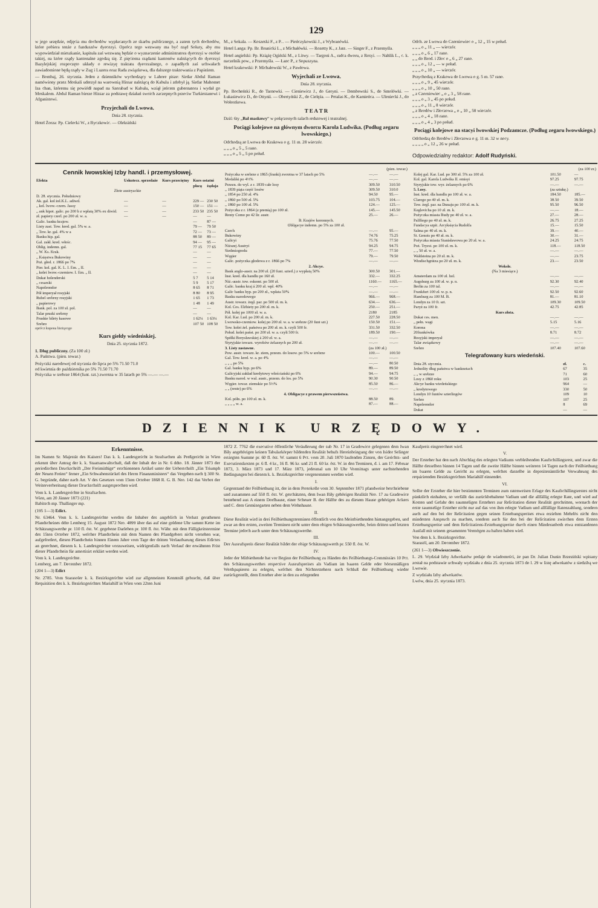129
w jego urzędzie, odjęcia mu dochodów wypłacanych ze skarbu publicznego, a zatem tych dochodów, które pobiera tenże z funduszów dyecezyi. Oprócz tego wezwany ma być rząd Solury, aby mu wypowiedział mieszkanie, kapituła zaś wezwaną będzie o wyznaczenie administratora dyecezyi w osobie takiej, na które rządy kantonalne zgodzą się. Z pięcioma rządami kantonów należących do dyecezyi Bazylejskiej rozpoczęto układy o rewizyę traktatu dyecezalnego, o zapadłych zaś uchwałach zawiadomione będą rządy w Zug i Luzera oraz Rada związkowa, dla dalszego traktowania z Papieżem.
— Bombaj, 26. stycznia. Jeden z dzienników wychodzący w Lahore pisze: Sirdar Abdul Raman namówiony przez Moskali uderzył na warownią Hissar należącą do Kabulu i zdobył ją. Sirdar Mahomet Iza chan, któremu się powiódł napad na Szerabad w Kabulu, wziął jeńcem gubernatora i wydał go Moskalom. Abdul Raman bierze Hissar za podstawę działań swoich zaczepnych przeciw Turkiestanowi i Afganistowi.
Przyjechali do Lwowa.
Dnia 28. stycznia.
Hotel Żorza: Pp. Cielecki W., z Byczkowic. — Oleksiński
M., z Sokala. — Koszeski F., z P... — Pieńczykowski J., z Wybranówki.
Hotel Langa: Pp. Br. Brunicki L., z Michałówki. — Rozetty K., z Jass. — Singer F., z Przemyśla.
Hotel angielski: Pp. Książę Ogiński M., z Litwy. — Targoni A., radca dworu, z Rosyi. — Nahlik L., c. k. naczelnik pow., z Przemyśla. — Łanc P., z Sopuszyna.
Hotel krakowski: P. Michałowski W., z Pawłowa.
Wyjechali ze Lwowa.
Dnia 28. stycznia.
Pp. Bocheński R., do Tarnowki. — Cieniewicz J., do Geryni. — Dembowski S., do Smolówki. — Łukasiewicz D., do Ottynii. — Obertyński Z., do Cielęża. — Petalas K., do Kamieńca. — Uleniecki J., do Wołostkowa.
T E A T R
Dziś: 6ty „Bal maskowy“ w połączonych salach redutowej i teatralnej.
Pociągi kolejowe na głównym dworcu Karola Ludwika. (Podług zegaru lwowskiego.)
Odchodzą ze Lwowa do Krakowa o g. 11 m. 28 wieczór.
„ „ „ o „ 5 „ 5 rano.
„ „ „ o „ 5 „ 5 po połud.
Odch. ze Lwowa do Czerniowiec o „ 12 „ 15 w połud.
„ „ „ o „ 11 „ — wieczór.
„ „ „ o „ 6 „ 17 rano.
„ „ do Brod. i Złoc o „ 6 „ 27 rano.
„ „ „ o „ 12 „ — w połud.
„ „ „ o „ 10 „ — wieczór.
Przychodzą z Krakowa do Lwowa o g. 5 m. 57 rano.
„ „ „ o „ 9 „ 45 wieczór.
„ „ „ o „ 10 „ 50 rano.
„ z Czerniowiec „ o „ 3 „ 58 rano.
„ „ „ o „ 3 „ 45 po połud.
„ „ „ o „ 11 „ 8 wieczór.
„ z Brodów i Złoczowa „ o „ 10 „ 58 wieczór.
„ „ „ o „ 4 „ 18 rano.
„ „ „ o „ 4 „ 3 po połud.
Pociągi kolejowe na stacyi lwowskiej Podzamcze. (Podług zegaru lwowskiego.)
Odchodzą do Brodów i Złoczowa o g. 11 m. 32 w nocy.
„ „ „ „ o „ 12 „ 26 w połud.
Odpowiedzialny redaktor: Adolf Rudyński.
Cennik lwowskiej Izby handl. i przemysłowej.
| Efekta | Uskutecz. sprzedaże | Kurs przeciętny | Kurs ostatni | |
| --- | --- | --- | --- | --- |
| | | | płacą | żądaja |
| Złote austryackie | | | | |
| D. 28. stycznia. Południowy | | | | |
| Ak. gal. kol żel.K.L. adiwd. | — | — | 229 — | 230 50 |
| „ kol. lwow.-czern. Jassy | — | — | 150 — | 151 — |
| „ ank hipot. galic. po 200 b z wpłatą 30% ex diwid. | — | — | 233 50 | 235 50 |
| zł. papiery czerl. po 200 zł. w. a. | — | — | — | — |
| Galic. banku krajow. | | | — | 87 — |
| Listy zast. Tow. kred. gal. 5% w. a. | | | 79 — | 79 50 |
| „ Tow. kr. gal. 4% w a | | | 72 — | 73 — |
| Banku hip. gal. | | | 88 50 | 89 — |
| Gal. zakł. kred. włośc. | | | 94 — | 95 — |
| Oblig. indemn. gal. | | | 77 15 | 77 65 |
| „ W. Ks. Krak. | | | — | — |
| „ Księstwa Bukowiny | | | — | — |
| Poż. głod. r. 1866 po 7% | | | — | — |
| Pier. kol. gal. K. L. I. Em. „ II. | | | — | — |
| „ kolei lwow.-czerniow. I. Em. „ II. | | | — | — |
| Dukat holenderski | | | 5 7 | 5 14 |
| „ cesarski | | | 5 9 | 5 17 |
| Napoleondor | | | 8 65 | 8 71 |
| Pół imperyał rosyjski | | | 8 80 | 8 95 |
| Rubel srebrny rosyjski | | | 1 65 | 1 73 |
| „ papierowy | | | 1 48 | 1 49 |
| Bank. pol. za 100 zł. pol. | | | — | — |
| Talar pruski srebrny | | | — | — |
| Pruskie bilety kasowe | | | 1 62¼ | 1 63¼ |
| Srebro | | | 107 50 | 108 50 |
oprócz kupona bieżącego
Kurs giełdy wiedeńskiej.
Dnia 25. stycznia 1872.
1. Dług publiczny. (Za 100 zł.)
A. Państwa. (pien. towar.)
Pożyczki narodowej od stycznia do lipca po 5% 71.50 71.0
od kwietnia do października po 5% 71.50 71.70
Pożyczka w srebrze 1864 (funt. szt.) zwrotna w 35 latach po 5% —.— —.—
| | (pien. towar.) | |
| Pożyczka w srebrze z 1865 (franki) zwrotna w 37 latach po 5% | —.— | —.— |
| Medaliki po 4½% | —.— | —.— |
| Przezn. do wyl. z r. 1839 całe losy | 309.50 | 310.50 |
| „ 1839 piąta część losów | 309.50 | 310.0 |
| „ 1854 po 250 zł. 4% | 94.50 | 95.— |
| „ 1860 po 500 zł. 5% | 103.75 | 104.— |
| „ 1860 po 100 zł. 5% | 124.— | 125.— |
| Pożyczka z r. 1864 (z premią) po 100 zł. | 145.— | 145.50 |
| Renty Como po 42 lir. austr. | 25.— | 26.— |
| B. Krajów koronnych. Obligacye indemn. po 5% za 100 zł. | | |
| Czech | —.— | 95.— |
| Bukowiny | 74.76 | 75.25 |
| Galicyi | 75.76 | 77.50 |
| Niższej Austryi | 94.25 | 94.75 |
| Siedmiogrodu | 77.— | 77.50 |
| Węgier | 79.— | 79.50 |
| Galic. pożyczka głodowa z r. 1866 po 7% | —.— | —.— |
| 2. Akcye. | | |
| Bank anglo-austr. na 200 zł. (20 funt. szterl.) z wypłatą 50% | 300.50 | 301.— |
| Inst. kred. dla handlu po 160 zł. | 332.— | 332.25 |
| Niż.-austr. tow. eskomt. po 500 zł. | 1160.— | 1165.— |
| Galic. banku kraj á 200 zł. wpł. 40% | —.— | —.— |
| Galic banku hyp. po 200 zł., wpłata 50% | —.— | —.— |
| Banku narodowego | 966.— | 968.— |
| Austr. towarz. żegl. par. po 500 zł. m. k. | 634.— | 636.— |
| Kol. Ces. Elżbiety po 200 zł. m. k. | 250.— | 251.— |
| Pół. kolej po 1000 zł. w. a. | 2180 | 2185 |
| Kol. Kar. Lud. po 200 zł. m. k. | 227.50 | 228.50 |
| Lwowsko-czerniow. kolej po 200 zł. w. a. w srebrze (20 funt szt.) | 150.50 | 151.— |
| Tow. kolei żel. państwa po 200 zł. m. k. czyli 500 fr. | 331.50 | 332.50 |
| Połud. kolei państ. po 200 zł. w. a. czyli 500 fr. | 189.50 | 190.— |
| Spółki Borysławskiej á 200 zł. w. a. | —.— | —.— |
| Styryjskie towarz. wyrobów żelaznych po 200 zł. | —.— | —.— |
| 3. Listy zastawne. | (za 100 zł.) | |
| Pow. austr. towarz. kr. ziem, przezn. do losow. po 5% w srebrze | 100.— | 100.50 |
| Gal. Tow. kred. w. a. po 4% | —.— | —.— |
| „ „ „ po 5% | —.— | 80.50 |
| Gal. banku hyp. po 6% | 89.— | 89.50 |
| Galicyjski zakład kredytowy włościański po 6% | 94.— | 94.75 |
| Banku narod. w wal. austr., przezn. do los. po 5% | 90.30 | 90.50 |
| Węgier. towar. ziemskie po 5½% | 85.50 | 86.— |
| „ „ (rente) po 6% | —.— | —.— |
| 4. Obligacye z prawem pierwszeństwa. | | |
| Kol. półn. po 100 zł. m. k. | 88.50 | 89. |
| „ „ „ „ w. a. | 87.— | 88.— |
| | (za 100 zr.) | |
| Kolej gal. Kar. Lud. po 300 zł. 5% za 100 zł. | 101.50 | — |
| Kol. gal. Karola Ludwika II. emisyi | 97.25 | 97.75 |
| Styryjskie tow. wyr. żelaznych po 6% | —.— | —.— |
| 5. Losy. | (za sztukę.) | |
| Inst. kred. dla handlu po 100 zł. w. a. | 184.50 | 185.— |
| Clarego po 40 zł. m. k. | 38.50 | 39.50 |
| Tow. żegl. par. na Dunaju po 100 zł. m. k. | 95.50 | 96.50 |
| Keglevicha po 10 zł. m. k. | —.— | 18.— |
| Pożyczka miasta Budy po 40 zł. w. a. | 27.— | 28.— |
| Palffiego po 40 zł. m. k. | 26.75 | 27.25 |
| Fundacya szpit. Arcyksięcia Rudolfa | 15.— | 15.50 |
| Salma po 40 zł. m. k. | 39.— | 40.— |
| St. Genois po 40 zł. m. k. | 30.— | 31.— |
| Pożyczka miasta Stanisławowa po 20 zł. w. a. | 24.25 | 24.75 |
| Poż. Tryest. po 100 zł. m. k. | 118.— | 118.50 |
| „ „ 50 zł. w. a. | —.— | —.— |
| Waldsteina po 20 zł. m. k. | —.— | 23.75 |
| Windischgrätza po 20 zł. m. k. | 23.— | 23.50 |
| Weksle. (Na 3 miesiące.) | | |
| Amsterdam za 100 zł. hol. | —.— | —.— |
| Augsburg za 100 zł. w. p. n. | 92.30 | 92.40 |
| Berlin za 100 tal. | —.— | —.— |
| Frankfurt 100 zł. w. p. n. | 92.50 | 92.60 |
| Hamburg za 100 M. B. | 81.— | 81.10 |
| Londyn za 10 ft. szt. | 109.30 | 109.50 |
| Paryż za 100 fr. | 42.75 | 42.85 |
| Kurs złota. | | |
| Dukat ces. men. | —.— | —.— |
| „ pełn. wagi | 5.15 | 5.16 |
| Korona | —.— | —.— |
| 20frankówka | 8.71 | 8.72 |
| Rosyjski imperyał | —.— | —.— |
| Talar związkowy | —.— | —.— |
| Srebro | 107.40 | 107.60 |
Telegrafowany kurs wiedeński.
| Dnia 28. stycznia. | zł. | c. |
| Jednolity dług państwa w banknotach | 67 | 35 |
| „ „ w srebrze | 71 | 60 |
| Losy z 1860 roku | 103 | 25 |
| Akcye banku wiedeńskiego | 964 | — |
| „ kredytowego | 330 | 50 |
| Londyn 10 funtów szterlingów | 109 | 10 |
| Srebro | 107 | 25 |
| Napoleondor | 8 | 69 |
| Dukat | — | — |
DZIENNIK URZĘDOWY.
Erkenntnisse.
Im Namen Sr. Majestät des Kaisers! Das k. k. Landesgericht in Strafsachen als Preßgericht in Wien erkennt über Antrag der k. k. Staatsanwaltschaft, daß der Inhalt der in Nr. 6 ddto. 18. Jänner 1873 der periodischen Druckschrift „Der Freimüthige“ erschienenen Artikel unter der Ueberschrift „Ein Triumph der Neuen Freien“ ferner „Ein Schwabenstückel des Herrn Finanzministers“ das Vergehen nach § 300 St. G. begründe, daher nach Art. V des Gesetzes vom 15ten October 1868 R. G. B. Nro. 142 das Verbot der Weiterverbreitung dieser Druckschrift ausgesprochen wird.
Vom k. k. Landesgerichte in Strafsachen.
Wien, am 20 Jänner 1873 (221)
Babitsch mp. Thallinger mp.
(195 1—3) Edict.
Nr. 63464. Vom k. k. Landesgerichte werden die Inhaber des angeblich in Verlust gerathenen Pfandscheines ddto Lemberg 15. August 1872 Nro. 4899 über das auf eine goldene Uhr sammt Kette im Schätzungswerthe pr. 110 fl. öst. W. gegebene Darleben pr. 100 fl. öst. Währ. mit dem Fälligkeitstermine des 15ten October 1872, welcher Pfandschein mit dem Namen des Pfandgebers nicht versehen war, aufgefordert, diesen Pfandschein binnen Einem Jahre vom Tage der dritten Verlautbarung dieses Edictes an gerechnet, diesem k. k. Landesgerichte vorzuweisen, widrigenfalls nach Verlauf der erwähnten Frist dieser Pfandschein für amortisirt erklärt werden wird.
Vom k. k. Landesgerichte.
Lemberg, am 7. December 1872.
(204 1—3) Edict
Nr. 2785. Vom Starasoler k. k. Bezirksgerichte wird zur allgemeinen Kenntniß gebracht, daß über Requisition des k. k. Bezirksgerichtes Mariahilf in Wien vom 22ten Juni
1872 Z. 7762 die executive öffentliche Veräußerung der sub Nr. 17 in Gradowice gelegenen dem Iwan Biły angehörigen keinen Tabularkörper bildenden Realität behufs Hereinbringung der von Isidor Selinger ersiegten Summe pr. 60 fl. öst. W. sammt 6 Pct. vom 20. Juli 1870 laufenden Zinsen, der Gerichts- und Executionskosten pr. 6 fl. 4 kr., 16 fl. 96 kr. und 21 fl. 60 kr. öst. W. in den Terminen, d. i. am 17. Februar 1873, 3. März 1873 und 17. März 1873, jedesmal um 10 Uhr Vormittags unter nachstehenden Bedingungen bei diesem k. k. Bezirksgerichte vorgenommen werden wird.
I.
Gegenstand der Feilbiethung ist, der in dem Protokolle vom 30. September 1871 pfandweise beschriebene und zusammen auf 550 fl. öst. W. geschätzten, dem Iwan Biły gehörigen Realität Nro. 17 zu Gradowice bestehend aus A einem Dorfhause, einer Scheuer B. der Hälfte des zu diesem Hause gehörigen Ackers und C. dem Gemüsegarten neben dem Wohnhause.
II.
Diese Realität wird in drei Feilbiethungsterminen öffentlich von den Meistbiethenden hintangegeben, und zwar an den ersten, zweiten Terminen nicht unter dem obigen Schätzungswerthe, beim dritten und letzten Termine jedoch auch unter dem Schätzungswerthe.
III.
Der Ausrufspreis dieser Realität bildet der obige Schätzungswerth pr. 550 fl. öst. W.
IV.
Jeder der Mitbiethende hat vor Beginn der Feilbiethung zu Händen des Feilbiethungs-Commissärs 10 Pct. des Schätzungswerthes respective Ausrufspreises als Vadium im baaren Gelde oder börsemäßigen Werthpapieren zu erlegen, welches den Nichterstehern nach Schluß der Feilbiethung wieder zurückgestellt, dem Ersteher aber in den zu erlegenden
Kaufpreis eingerechnet wird.
V.
Der Ersteher hat den nach Abschlag des erlegten Vadiums verbleibenden Kaufschillingsrest, und zwar die Hälfte desselben binnen 14 Tagen und die zweite Hälfte binnen weiteren 14 Tagen nach der Feilbiethung im baaren Gelde zu Gericht zu erlegen, welches dasselbe in depositenämtliche Verwahrung des requirirenden Bezirksgerichtes Mariahilf einsendet.
VI.
Sollte der Ersteher die hier bestimmten Terminen zum ratenweisen Erlage des Kaufschillingsrestes nicht pünktlich einhalten, so verfällt das zurückbehaltene Vadium und die allfällig erlegte Rate, und wird auf Kosten und Gefahr des saumseligen Erstehers zur Relicitation dieser Realität geschritten, wornach der erste saumselige Ersteher nicht nur auf das von ihm erlegte Vadium und allfällige Ratenzahlung, sondern auch auf den bei der Relicitation gegen seinen Erstehungspreises etwa erzielten Mehrlös nicht den mindesten Anspruch zu machen, sondern auch für den bei der Relicitation zwischen dem Ersten Erstehungspreise und dem Relicitations-Erstehungspreise durch einen Minderanboth etwa entstandenen Ausfall mit seinem gesammten Vermögen zu haften haben wird.
Von dem k. k. Bezirksgerichte.
Starasól, am 20. December 1872.
(261 1—3) Obwieszczenie.
L. 29. Wydział Izby Adwokatów podaje do wiadomości, że pan Dr. Julian Dunin Brzeziński wpisany został na podstawie uchwały wydziału z dnia 25. stycznia 1873 do l. 29 w listę adwokatów z siedzibą we Lwowie.
Z wydziału Izby adwokatów.
Lwów, dnia 25. stycznia 1873.